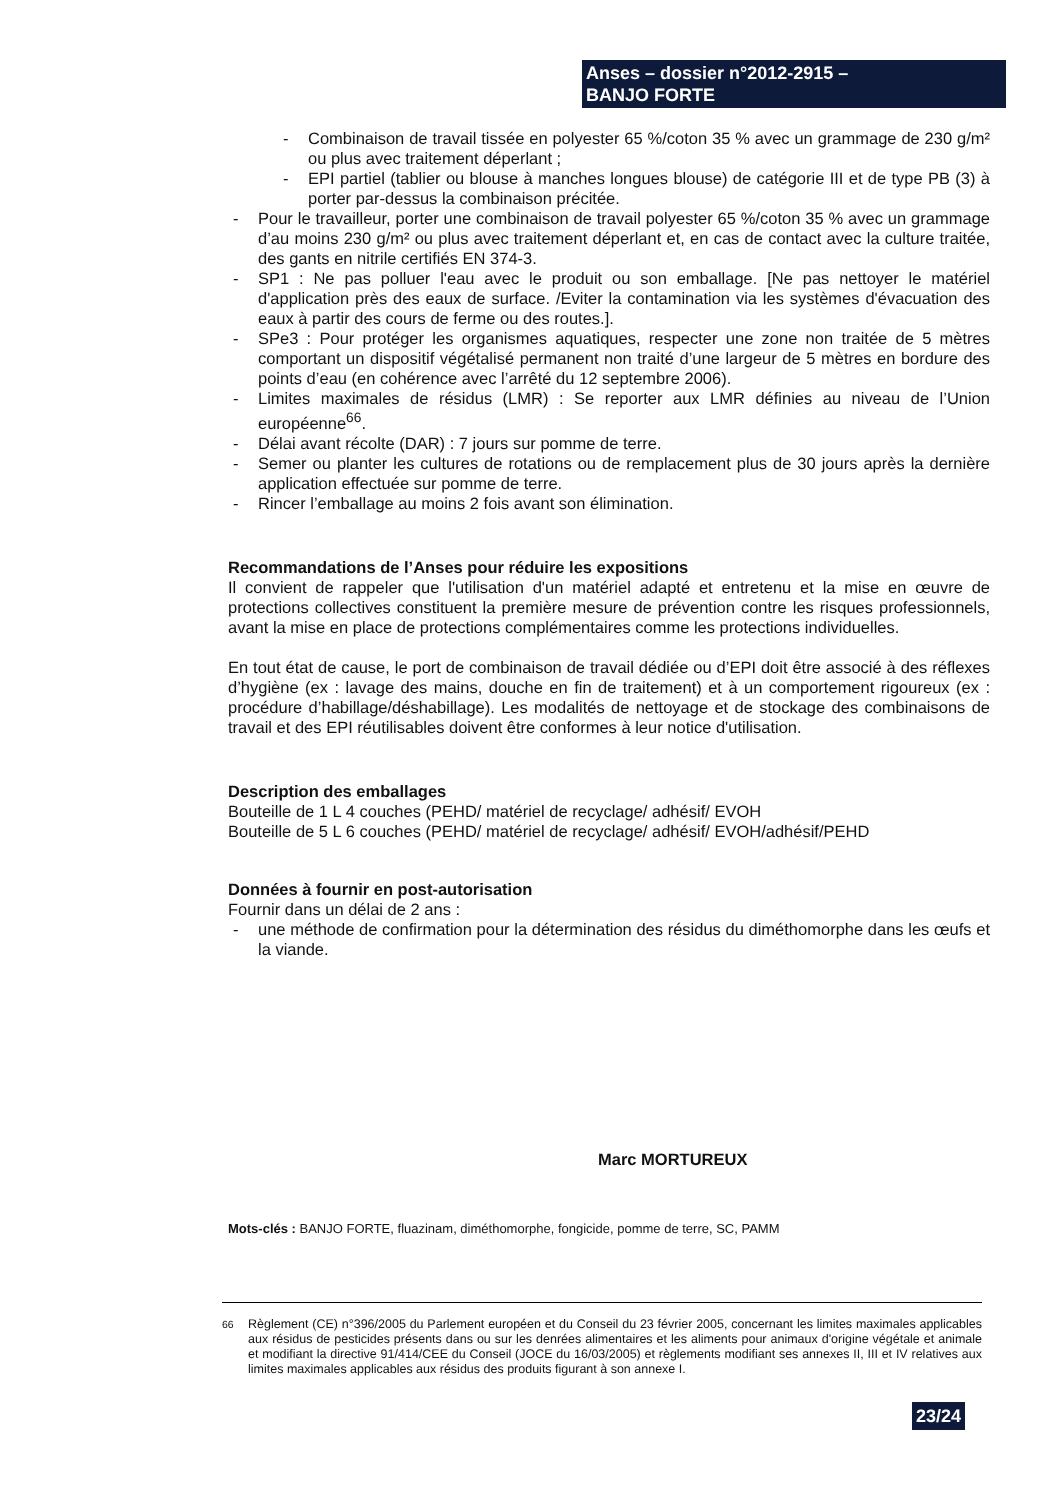Anses – dossier n°2012-2915 –
BANJO FORTE
- Combinaison de travail tissée en polyester 65 %/coton 35 % avec un grammage de 230 g/m² ou plus avec traitement déperlant ;
- EPI partiel (tablier ou blouse à manches longues blouse) de catégorie III et de type PB (3) à porter par-dessus la combinaison précitée.
- Pour le travailleur, porter une combinaison de travail polyester 65 %/coton 35 % avec un grammage d’au moins 230 g/m² ou plus avec traitement déperlant et, en cas de contact avec la culture traitée, des gants en nitrile certifiés EN 374-3.
- SP1 : Ne pas polluer l'eau avec le produit ou son emballage. [Ne pas nettoyer le matériel d'application près des eaux de surface. /Eviter la contamination via les systèmes d'évacuation des eaux à partir des cours de ferme ou des routes.].
- SPe3 : Pour protéger les organismes aquatiques, respecter une zone non traitée de 5 mètres comportant un dispositif végétalisé permanent non traité d’une largeur de 5 mètres en bordure des points d’eau (en cohérence avec l’arrêté du 12 septembre 2006).
- Limites maximales de résidus (LMR) : Se reporter aux LMR définies au niveau de l’Union européenne<sup>66</sup>.
- Délai avant récolte (DAR) : 7 jours sur pomme de terre.
- Semer ou planter les cultures de rotations ou de remplacement plus de 30 jours après la dernière application effectuée sur pomme de terre.
- Rincer l’emballage au moins 2 fois avant son élimination.
Recommandations de l’Anses pour réduire les expositions
Il convient de rappeler que l'utilisation d'un matériel adapté et entretenu et la mise en œuvre de protections collectives constituent la première mesure de prévention contre les risques professionnels, avant la mise en place de protections complémentaires comme les protections individuelles.
En tout état de cause, le port de combinaison de travail dédiée ou d’EPI doit être associé à des réflexes d’hygiène (ex : lavage des mains, douche en fin de traitement) et à un comportement rigoureux (ex : procédure d’habillage/déshabillage). Les modalités de nettoyage et de stockage des combinaisons de travail et des EPI réutilisables doivent être conformes à leur notice d'utilisation.
Description des emballages
Bouteille de 1 L 4 couches (PEHD/ matériel de recyclage/ adhésif/ EVOH
Bouteille de 5 L 6 couches (PEHD/ matériel de recyclage/ adhésif/ EVOH/adhésif/PEHD
Données à fournir en post-autorisation
Fournir dans un délai de 2 ans :
- une méthode de confirmation pour la détermination des résidus du diméthomorphe dans les œufs et la viande.
Marc MORTUREUX
Mots-clés : BANJO FORTE, fluazinam, diméthomorphe, fongicide, pomme de terre, SC, PAMM
<sup>66</sup> Règlement (CE) n°396/2005 du Parlement européen et du Conseil du 23 février 2005, concernant les limites maximales applicables aux résidus de pesticides présents dans ou sur les denrées alimentaires et les aliments pour animaux d'origine végétale et animale et modifiant la directive 91/414/CEE du Conseil (JOCE du 16/03/2005) et règlements modifiant ses annexes II, III et IV relatives aux limites maximales applicables aux résidus des produits figurant à son annexe I.
23/24